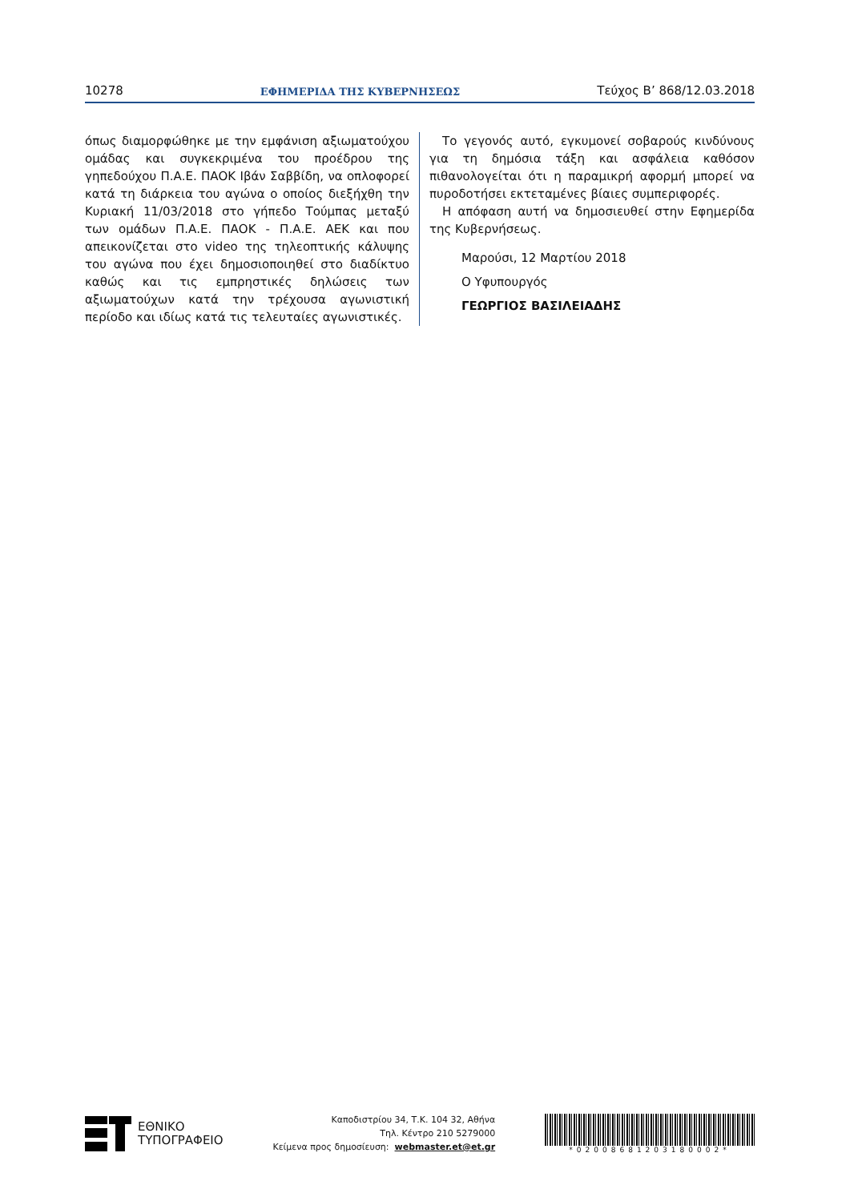10278 ΕΦΗΜΕΡΙΔΑ ΤΗΣ ΚΥΒΕΡΝΗΣΕΩΣ Τεύχος B’ 868/12.03.2018
όπως διαμορφώθηκε με την εμφάνιση αξιωματούχου ομάδας και συγκεκριμένα του προέδρου της γηπεδούχου Π.Α.Ε. ΠΑΟΚ Ιβάν Σαββίδη, να οπλοφορεί κατά τη διάρκεια του αγώνα ο οποίος διεξήχθη την Κυριακή 11/03/2018 στο γήπεδο Τούμπας μεταξύ των ομάδων Π.Α.Ε. ΠΑΟΚ - Π.Α.Ε. ΑΕΚ και που απεικονίζεται στο video της τηλεοπτικής κάλυψης του αγώνα που έχει δημοσιοποιηθεί στο διαδίκτυο καθώς και τις εμπρηστικές δηλώσεις των αξιωματούχων κατά την τρέχουσα αγωνιστική περίοδο και ιδίως κατά τις τελευταίες αγωνιστικές.
Το γεγονός αυτό, εγκυμονεί σοβαρούς κινδύνους για τη δημόσια τάξη και ασφάλεια καθόσον πιθανολογείται ότι η παραμικρή αφορμή μπορεί να πυροδοτήσει εκτεταμένες βίαιες συμπεριφορές.
Η απόφαση αυτή να δημοσιευθεί στην Εφημερίδα της Κυβερνήσεως.
Μαρούσι, 12 Μαρτίου 2018
Ο Υφυπουργός
ΓΕΩΡΓΙΟΣ ΒΑΣΙΛΕΙΑΔΗΣ
ΕΘΝΙΚΟ
ΤΥΠΟΓΡΑΦΕΙΟ
Καποδιστρίου 34, Τ.Κ. 104 32, Αθήνα
Τηλ. Κέντρο 210 5279000
Κείμενα προς δημοσίευση: webmaster.et@et.gr
*02008681203180002*